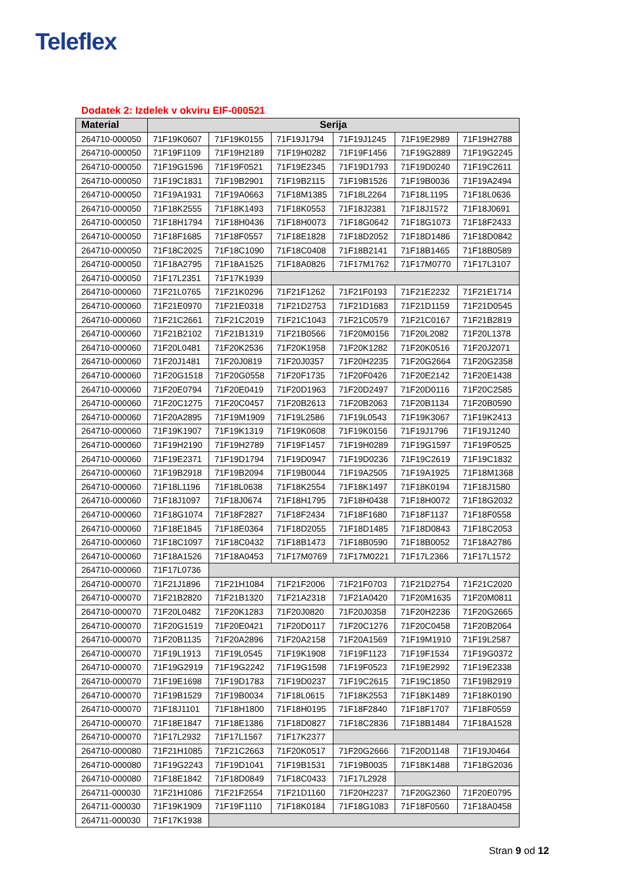Teleflex
Dodatek 2: Izdelek v okviru EIF-000521
| Material | Serija | | | | | |
| --- | --- | --- | --- | --- | --- | --- |
| 264710-000050 | 71F19K0607 | 71F19K0155 | 71F19J1794 | 71F19J1245 | 71F19E2989 | 71F19H2788 |
| 264710-000050 | 71F19F1109 | 71F19H2189 | 71F19H0282 | 71F19F1456 | 71F19G2889 | 71F19G2245 |
| 264710-000050 | 71F19G1596 | 71F19F0521 | 71F19E2345 | 71F19D1793 | 71F19D0240 | 71F19C2611 |
| 264710-000050 | 71F19C1831 | 71F19B2901 | 71F19B2115 | 71F19B1526 | 71F19B0036 | 71F19A2494 |
| 264710-000050 | 71F19A1931 | 71F19A0663 | 71F18M1385 | 71F18L2264 | 71F18L1195 | 71F18L0636 |
| 264710-000050 | 71F18K2555 | 71F18K1493 | 71F18K0553 | 71F18J2381 | 71F18J1572 | 71F18J0691 |
| 264710-000050 | 71F18H1794 | 71F18H0436 | 71F18H0073 | 71F18G0642 | 71F18G1073 | 71F18F2433 |
| 264710-000050 | 71F18F1685 | 71F18F0557 | 71F18E1828 | 71F18D2052 | 71F18D1486 | 71F18D0842 |
| 264710-000050 | 71F18C2025 | 71F18C1090 | 71F18C0408 | 71F18B2141 | 71F18B1465 | 71F18B0589 |
| 264710-000050 | 71F18A2795 | 71F18A1525 | 71F18A0826 | 71F17M1762 | 71F17M0770 | 71F17L3107 |
| 264710-000050 | 71F17L2351 | 71F17K1939 | | | | |
| 264710-000060 | 71F21L0765 | 71F21K0296 | 71F21F1262 | 71F21F0193 | 71F21E2232 | 71F21E1714 |
| 264710-000060 | 71F21E0970 | 71F21E0318 | 71F21D2753 | 71F21D1683 | 71F21D1159 | 71F21D0545 |
| 264710-000060 | 71F21C2661 | 71F21C2019 | 71F21C1043 | 71F21C0579 | 71F21C0167 | 71F21B2819 |
| 264710-000060 | 71F21B2102 | 71F21B1319 | 71F21B0566 | 71F20M0156 | 71F20L2082 | 71F20L1378 |
| 264710-000060 | 71F20L0481 | 71F20K2536 | 71F20K1958 | 71F20K1282 | 71F20K0516 | 71F20J2071 |
| 264710-000060 | 71F20J1481 | 71F20J0819 | 71F20J0357 | 71F20H2235 | 71F20G2664 | 71F20G2358 |
| 264710-000060 | 71F20G1518 | 71F20G0558 | 71F20F1735 | 71F20F0426 | 71F20E2142 | 71F20E1438 |
| 264710-000060 | 71F20E0794 | 71F20E0419 | 71F20D1963 | 71F20D2497 | 71F20D0116 | 71F20C2585 |
| 264710-000060 | 71F20C1275 | 71F20C0457 | 71F20B2613 | 71F20B2063 | 71F20B1134 | 71F20B0590 |
| 264710-000060 | 71F20A2895 | 71F19M1909 | 71F19L2586 | 71F19L0543 | 71F19K3067 | 71F19K2413 |
| 264710-000060 | 71F19K1907 | 71F19K1319 | 71F19K0608 | 71F19K0156 | 71F19J1796 | 71F19J1240 |
| 264710-000060 | 71F19H2190 | 71F19H2789 | 71F19F1457 | 71F19H0289 | 71F19G1597 | 71F19F0525 |
| 264710-000060 | 71F19E2371 | 71F19D1794 | 71F19D0947 | 71F19D0236 | 71F19C2619 | 71F19C1832 |
| 264710-000060 | 71F19B2918 | 71F19B2094 | 71F19B0044 | 71F19A2505 | 71F19A1925 | 71F18M1368 |
| 264710-000060 | 71F18L1196 | 71F18L0638 | 71F18K2554 | 71F18K1497 | 71F18K0194 | 71F18J1580 |
| 264710-000060 | 71F18J1097 | 71F18J0674 | 71F18H1795 | 71F18H0438 | 71F18H0072 | 71F18G2032 |
| 264710-000060 | 71F18G1074 | 71F18F2827 | 71F18F2434 | 71F18F1680 | 71F18F1137 | 71F18F0558 |
| 264710-000060 | 71F18E1845 | 71F18E0364 | 71F18D2055 | 71F18D1485 | 71F18D0843 | 71F18C2053 |
| 264710-000060 | 71F18C1097 | 71F18C0432 | 71F18B1473 | 71F18B0590 | 71F18B0052 | 71F18A2786 |
| 264710-000060 | 71F18A1526 | 71F18A0453 | 71F17M0769 | 71F17M0221 | 71F17L2366 | 71F17L1572 |
| 264710-000060 | 71F17L0736 | | | | | |
| 264710-000070 | 71F21J1896 | 71F21H1084 | 71F21F2006 | 71F21F0703 | 71F21D2754 | 71F21C2020 |
| 264710-000070 | 71F21B2820 | 71F21B1320 | 71F21A2318 | 71F21A0420 | 71F20M1635 | 71F20M0811 |
| 264710-000070 | 71F20L0482 | 71F20K1283 | 71F20J0820 | 71F20J0358 | 71F20H2236 | 71F20G2665 |
| 264710-000070 | 71F20G1519 | 71F20E0421 | 71F20D0117 | 71F20C1276 | 71F20C0458 | 71F20B2064 |
| 264710-000070 | 71F20B1135 | 71F20A2896 | 71F20A2158 | 71F20A1569 | 71F19M1910 | 71F19L2587 |
| 264710-000070 | 71F19L1913 | 71F19L0545 | 71F19K1908 | 71F19F1123 | 71F19F1534 | 71F19G0372 |
| 264710-000070 | 71F19G2919 | 71F19G2242 | 71F19G1598 | 71F19F0523 | 71F19E2992 | 71F19E2338 |
| 264710-000070 | 71F19E1698 | 71F19D1783 | 71F19D0237 | 71F19C2615 | 71F19C1850 | 71F19B2919 |
| 264710-000070 | 71F19B1529 | 71F19B0034 | 71F18L0615 | 71F18K2553 | 71F18K1489 | 71F18K0190 |
| 264710-000070 | 71F18J1101 | 71F18H1800 | 71F18H0195 | 71F18F2840 | 71F18F1707 | 71F18F0559 |
| 264710-000070 | 71F18E1847 | 71F18E1386 | 71F18D0827 | 71F18C2836 | 71F18B1484 | 71F18A1528 |
| 264710-000070 | 71F17L2932 | 71F17L1567 | 71F17K2377 | | | |
| 264710-000080 | 71F21H1085 | 71F21C2663 | 71F20K0517 | 71F20G2666 | 71F20D1148 | 71F19J0464 |
| 264710-000080 | 71F19G2243 | 71F19D1041 | 71F19B1531 | 71F19B0035 | 71F18K1488 | 71F18G2036 |
| 264710-000080 | 71F18E1842 | 71F18D0849 | 71F18C0433 | 71F17L2928 | | |
| 264711-000030 | 71F21H1086 | 71F21F2554 | 71F21D1160 | 71F20H2237 | 71F20G2360 | 71F20E0795 |
| 264711-000030 | 71F19K1909 | 71F19F1110 | 71F18K0184 | 71F18G1083 | 71F18F0560 | 71F18A0458 |
| 264711-000030 | 71F17K1938 | | | | | |
Stran 9 od 12